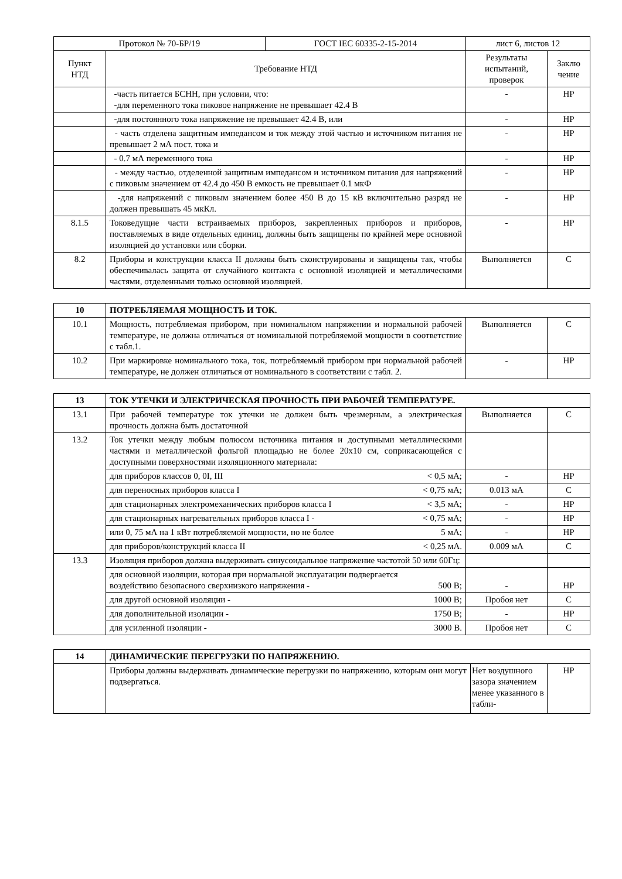| Протокол № 70-БР/19 | | ГОСТ IEC 60335-2-15-2014 | лист 6, листов 12 | |
| Пункт НТД | Требование НТД | | Результаты испытаний, проверок | Заклю чение |
| | -часть питается БСНН, при условии, что: -для переменного тока пиковое напряжение не превышает 42.4 В | | - | НР |
| | -для постоянного тока напряжение не превышает 42.4 В, или | | - | НР |
| | - часть отделена защитным импедансом и ток между этой частью и источником питания не превышает 2 мА пост. тока и | | - | НР |
| | - 0.7 мА переменного тока | | - | НР |
| | - между частью, отделенной защитным импедансом и источником питания для напряжений с пиковым значением от 42.4 до 450 В емкость не превышает 0.1 мкФ | | - | НР |
| | -для напряжений с пиковым значением более 450 В до 15 кВ включительно разряд не должен превышать 45 мкКл. | | - | НР |
| 8.1.5 | Токоведущие части встраиваемых приборов, закрепленных приборов и приборов, поставляемых в виде отдельных единиц, должны быть защищены по крайней мере основной изоляцией до установки или сборки. | | - | НР |
| 8.2 | Приборы и конструкции класса II должны быть сконструированы и защищены так, чтобы обеспечивалась защита от случайного контакта с основной изоляцией и металлическими частями, отделенными только основной изоляцией. | | Выполняется | С |
| 10 | ПОТРЕБЛЯЕМАЯ МОЩНОСТЬ И ТОК. | | |
| 10.1 | Мощность, потребляемая прибором, при номинальном напряжении и нормальной рабочей температуре, не должна отличаться от номинальной потребляемой мощности в соответствие с табл.1. | Выполняется | С |
| 10.2 | При маркировке номинального тока, ток, потребляемый прибором при нормальной рабочей температуре, не должен отличаться от номинального в соответствии с табл. 2. | - | НР |
| 13 | ТОК УТЕЧКИ И ЭЛЕКТРИЧЕСКАЯ ПРОЧНОСТЬ ПРИ РАБОЧЕЙ ТЕМПЕРАТУРЕ. | | |
| 13.1 | При рабочей температуре ток утечки не должен быть чрезмерным, а электрическая прочность должна быть достаточной | Выполняется | С |
| 13.2 | Ток утечки между любым полюсом источника питания и доступными металлическими частями и металлической фольгой площадью не более 20х10 см, соприкасающейся с доступными поверхностями изоляционного материала: | | |
| | для приборов классов 0, 0I, III < 0,5 мА; | - | НР |
| | для переносных приборов класса I < 0,75 мА; | 0.013 мА | С |
| | для стационарных электромеханических приборов класса I < 3,5 мА; | - | НР |
| | для стационарных нагревательных приборов класса I - < 0,75 мА; | - | НР |
| | или 0, 75 мА на 1 кВт потребляемой мощности, но не более 5 мА; | - | НР |
| | для приборов/конструкций класса II < 0,25 мА. | 0.009 мА | С |
| 13.3 | Изоляция приборов должна выдерживать синусоидальное напряжение частотой 50 или 60Гц: | | |
| | для основной изоляции, которая при нормальной эксплуатации подвергается воздействию безопасного сверхнизкого напряжения - 500 В; | - | НР |
| | для другой основной изоляции - 1000 В; | Пробоя нет | С |
| | для дополнительной изоляции - 1750 В; | - | НР |
| | для усиленной изоляции - 3000 В. | Пробоя нет | С |
| 14 | ДИНАМИЧЕСКИЕ ПЕРЕГРУЗКИ ПО НАПРЯЖЕНИЮ. | | |
| | Приборы должны выдерживать динамические перегрузки по напряжению, которым они могут подвергаться. | Нет воздушного зазора значением менее указанного в табли- | НР |